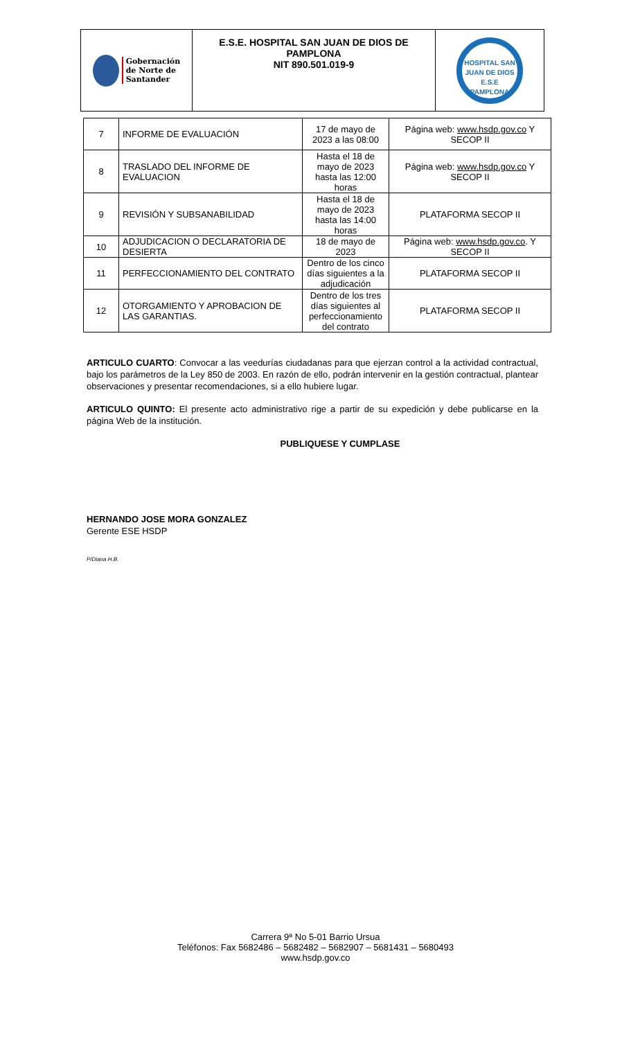| Gobernación de Norte de Santander | E.S.E. HOSPITAL SAN JUAN DE DIOS DE PAMPLONA NIT 890.501.019-9 | HOSPITAL SAN JUAN DE DIOS E.S.E PAMPLONA |
| 7 | INFORME DE EVALUACIÓN | 17 de mayo de 2023 a las 08:00 | Página web: www.hsdp.gov.co Y SECOP II |
| 8 | TRASLADO DEL INFORME DE EVALUACION | Hasta el 18 de mayo de 2023 hasta las 12:00 horas | Página web: www.hsdp.gov.co Y SECOP II |
| 9 | REVISIÓN Y SUBSANABILIDAD | Hasta el 18 de mayo de 2023 hasta las 14:00 horas | PLATAFORMA SECOP II |
| 10 | ADJUDICACION O DECLARATORIA DE DESIERTA | 18 de mayo de 2023 | Página web: www.hsdp.gov.co . Y SECOP II |
| 11 | PERFECCIONAMIENTO DEL CONTRATO | Dentro de los cinco días siguientes a la adjudicación | PLATAFORMA SECOP II |
| 12 | OTORGAMIENTO Y APROBACION DE LAS GARANTIAS. | Dentro de los tres días siguientes al perfeccionamiento del contrato | PLATAFORMA SECOP II |
ARTICULO CUARTO: Convocar a las veedurías ciudadanas para que ejerzan control a la actividad contractual, bajo los parámetros de la Ley 850 de 2003. En razón de ello, podrán intervenir en la gestión contractual, plantear observaciones y presentar recomendaciones, si a ello hubiere lugar.
ARTICULO QUINTO: El presente acto administrativo rige a partir de su expedición y debe publicarse en la página Web de la institución.
PUBLIQUESE Y CUMPLASE
HERNANDO JOSE MORA GONZALEZ
Gerente ESE HSDP
P/Diana H.B.
Carrera 9ª No 5-01 Barrio Ursua
Teléfonos: Fax 5682486 – 5682482 – 5682907 – 5681431 – 5680493
www.hsdp.gov.co